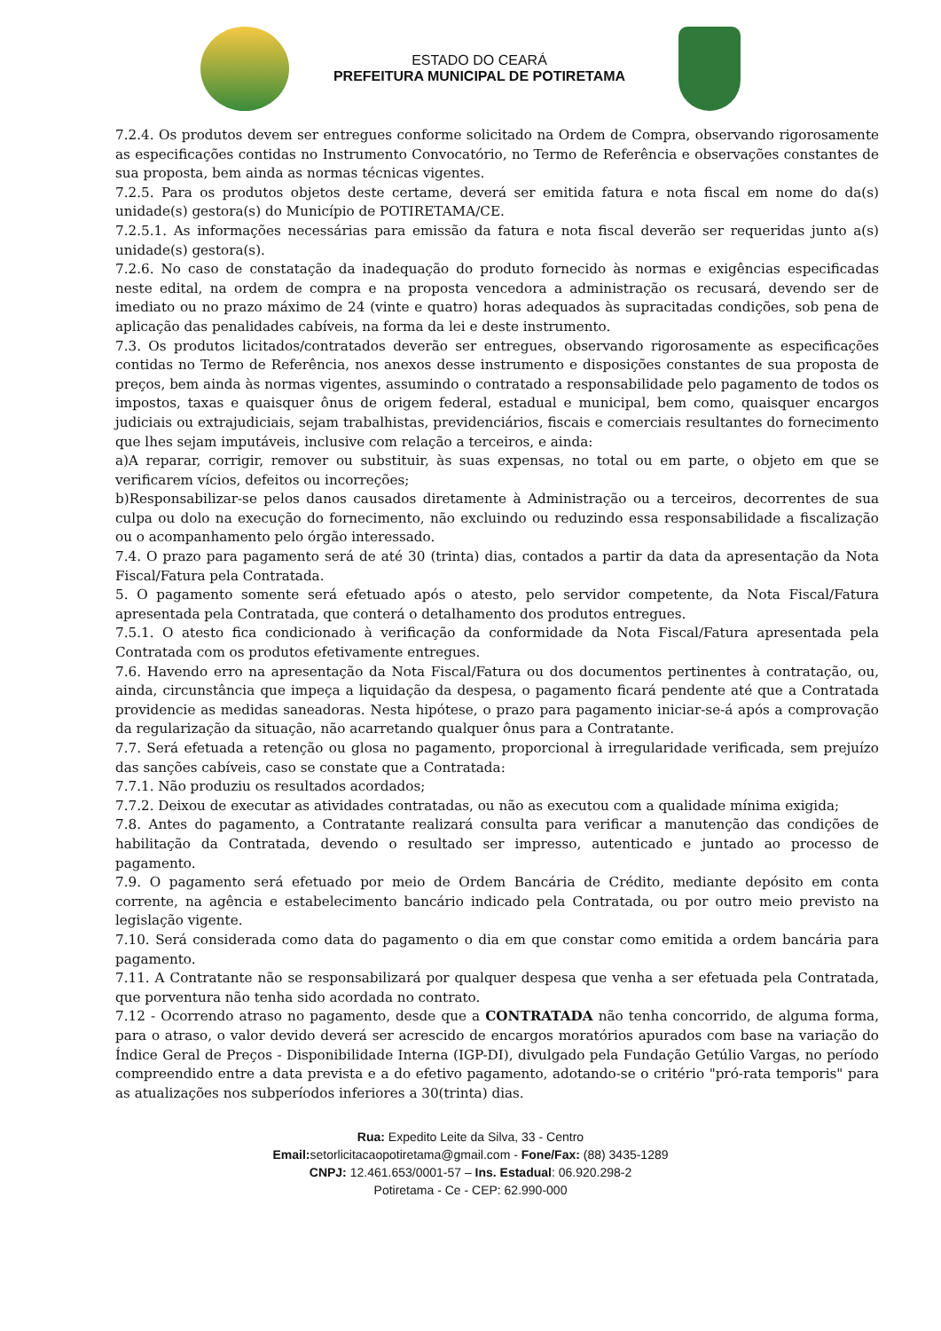ESTADO DO CEARÁ
PREFEITURA MUNICIPAL DE POTIRETAMA
7.2.4. Os produtos devem ser entregues conforme solicitado na Ordem de Compra, observando rigorosamente as especificações contidas no Instrumento Convocatório, no Termo de Referência e observações constantes de sua proposta, bem ainda as normas técnicas vigentes.
7.2.5. Para os produtos objetos deste certame, deverá ser emitida fatura e nota fiscal em nome do da(s) unidade(s) gestora(s) do Município de POTIRETAMA/CE.
7.2.5.1. As informações necessárias para emissão da fatura e nota fiscal deverão ser requeridas junto a(s) unidade(s) gestora(s).
7.2.6. No caso de constatação da inadequação do produto fornecido às normas e exigências especificadas neste edital, na ordem de compra e na proposta vencedora a administração os recusará, devendo ser de imediato ou no prazo máximo de 24 (vinte e quatro) horas adequados às supracitadas condições, sob pena de aplicação das penalidades cabíveis, na forma da lei e deste instrumento.
7.3. Os produtos licitados/contratados deverão ser entregues, observando rigorosamente as especificações contidas no Termo de Referência, nos anexos desse instrumento e disposições constantes de sua proposta de preços, bem ainda às normas vigentes, assumindo o contratado a responsabilidade pelo pagamento de todos os impostos, taxas e quaisquer ônus de origem federal, estadual e municipal, bem como, quaisquer encargos judiciais ou extrajudiciais, sejam trabalhistas, previdenciários, fiscais e comerciais resultantes do fornecimento que lhes sejam imputáveis, inclusive com relação a terceiros, e ainda:
a)A reparar, corrigir, remover ou substituir, às suas expensas, no total ou em parte, o objeto em que se verificarem vícios, defeitos ou incorreções;
b)Responsabilizar-se pelos danos causados diretamente à Administração ou a terceiros, decorrentes de sua culpa ou dolo na execução do fornecimento, não excluindo ou reduzindo essa responsabilidade a fiscalização ou o acompanhamento pelo órgão interessado.
7.4. O prazo para pagamento será de até 30 (trinta) dias, contados a partir da data da apresentação da Nota Fiscal/Fatura pela Contratada.
5. O pagamento somente será efetuado após o atesto, pelo servidor competente, da Nota Fiscal/Fatura apresentada pela Contratada, que conterá o detalhamento dos produtos entregues.
7.5.1. O atesto fica condicionado à verificação da conformidade da Nota Fiscal/Fatura apresentada pela Contratada com os produtos efetivamente entregues.
7.6. Havendo erro na apresentação da Nota Fiscal/Fatura ou dos documentos pertinentes à contratação, ou, ainda, circunstância que impeça a liquidação da despesa, o pagamento ficará pendente até que a Contratada providencie as medidas saneadoras. Nesta hipótese, o prazo para pagamento iniciar-se-á após a comprovação da regularização da situação, não acarretando qualquer ônus para a Contratante.
7.7. Será efetuada a retenção ou glosa no pagamento, proporcional à irregularidade verificada, sem prejuízo das sanções cabíveis, caso se constate que a Contratada:
7.7.1. Não produziu os resultados acordados;
7.7.2. Deixou de executar as atividades contratadas, ou não as executou com a qualidade mínima exigida;
7.8. Antes do pagamento, a Contratante realizará consulta para verificar a manutenção das condições de habilitação da Contratada, devendo o resultado ser impresso, autenticado e juntado ao processo de pagamento.
7.9. O pagamento será efetuado por meio de Ordem Bancária de Crédito, mediante depósito em conta corrente, na agência e estabelecimento bancário indicado pela Contratada, ou por outro meio previsto na legislação vigente.
7.10. Será considerada como data do pagamento o dia em que constar como emitida a ordem bancária para pagamento.
7.11. A Contratante não se responsabilizará por qualquer despesa que venha a ser efetuada pela Contratada, que porventura não tenha sido acordada no contrato.
7.12 - Ocorrendo atraso no pagamento, desde que a CONTRATADA não tenha concorrido, de alguma forma, para o atraso, o valor devido deverá ser acrescido de encargos moratórios apurados com base na variação do Índice Geral de Preços - Disponibilidade Interna (IGP-DI), divulgado pela Fundação Getúlio Vargas, no período compreendido entre a data prevista e a do efetivo pagamento, adotando-se o critério "pró-rata temporis" para as atualizações nos subperíodos inferiores a 30(trinta) dias.
Rua: Expedito Leite da Silva, 33 - Centro
Email: setorlicitacaopotiretama@gmail.com - Fone/Fax: (88) 3435-1289
CNPJ: 12.461.653/0001-57 – Ins. Estadual: 06.920.298-2
Potiretama - Ce - CEP: 62.990-000